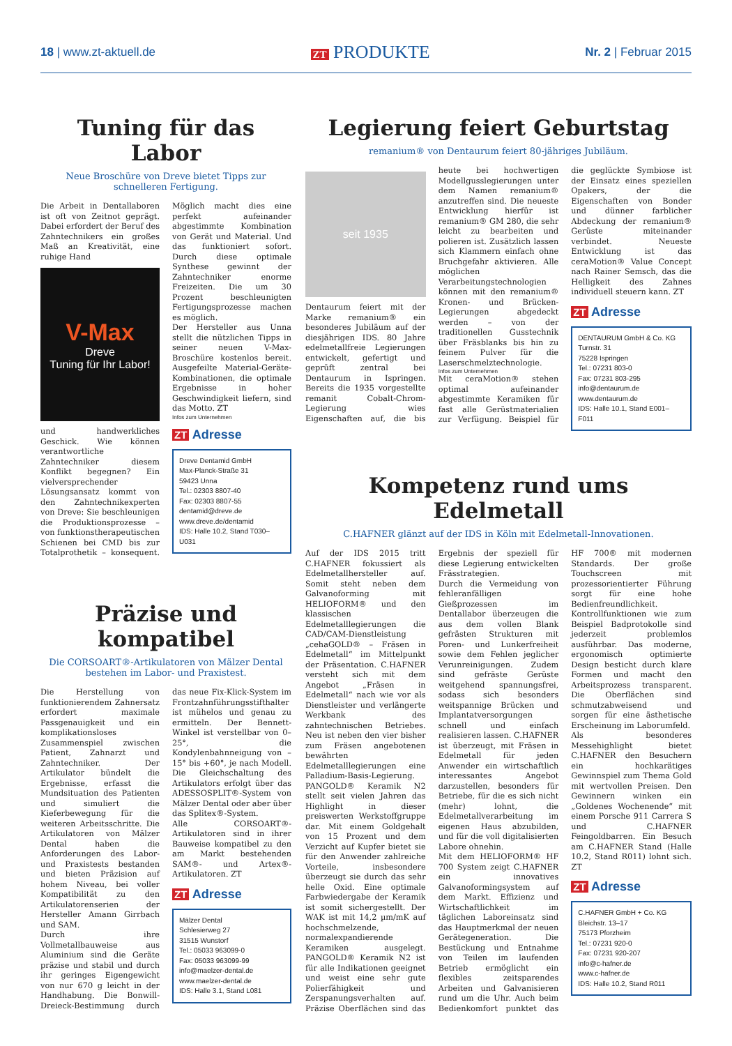18 | www.zt-aktuell.de ZT PRODUKTE
Nr. 2 | Februar 2015
Tuning für das Labor
Neue Broschüre von Dreve bietet Tipps zur schnelleren Fertigung.
Die Arbeit in Dentallaboren ist oft von Zeitnot geprägt. Dabei erfordert der Beruf des Zahntechnikers ein großes Maß an Kreativität, eine ruhige Hand
V-Max
Dreve
Tuning für Ihr Labor!
und handwerkliches Geschick. Wie können verantwortliche Zahntechniker diesem Konflikt begegnen? Ein vielversprechender Lösungsansatz kommt von den Zahntechnikexperten von Dreve: Sie beschleunigen die Produktionsprozesse – von funktionstherapeutischen Schienen bei CMD bis zur Totalprothetik – konsequent. Möglich macht dies eine perfekt aufeinander abgestimmte Kombination von Gerät und Material. Und das funktioniert sofort. Durch diese optimale Synthese gewinnt der Zahntechniker enorme Freizeiten. Die um 30 Prozent beschleunigten Fertigungsprozesse machen es möglich.
Der Hersteller aus Unna stellt die nützlichen Tipps in seiner neuen V-Max-Broschüre kostenlos bereit. Ausgefeilte Material-Geräte-Kombinationen, die optimale Ergebnisse in hoher Geschwindigkeit liefern, sind das Motto. ZT
Infos zum Unternehmen
ZT Adresse
Dreve Dentamid GmbH
Max-Planck-Straße 31
59423 Unna
Tel.: 02303 8807-40
Fax: 02303 8807-55
dentamid@dreve.de
www.dreve.de/dentamid
IDS: Halle 10.2, Stand T030–U031
Präzise und kompatibel
Die CORSOART®-Artikulatoren von Mälzer Dental bestehen im Labor- und Praxistest.
Die Herstellung von funktionierendem Zahnersatz erfordert maximale Passgenauigkeit und ein komplikationsloses Zusammenspiel zwischen Patient, Zahnarzt und Zahntechniker. Der Artikulator bündelt die Ergebnisse, erfasst die Mundsituation des Patienten und simuliert die Kieferbewegung für die weiteren Arbeitsschritte. Die Artikulatoren von Mälzer Dental haben die Anforderungen des Labor- und Praxistests bestanden und bieten Präzision auf hohem Niveau, bei voller Kompatibilität zu den Artikulatorenserien der Hersteller Amann Girrbach und SAM.
Durch ihre Vollmetallbauweise aus Aluminium sind die Geräte präzise und stabil und durch ihr geringes Eigengewicht von nur 670 g leicht in der Handhabung. Die Bonwill-Dreieck-Bestimmung durch das neue Fix-Klick-System im Frontzahnführungsstifthalter ist mühelos und genau zu ermitteln. Der Bennett-Winkel ist verstellbar von 0–25°, die Kondylenbahnneigung von –15° bis +60°, je nach Modell. Die Gleichschaltung des Artikulators erfolgt über das ADESSOSPLIT®-System von Mälzer Dental oder aber über das Splitex®-System.
Alle CORSOART®-Artikulatoren sind in ihrer Bauweise kompatibel zu den am Markt bestehenden SAM®- und Artex®-Artikulatoren. ZT
ZT Adresse
Mälzer Dental
Schlesierweg 27
31515 Wunstorf
Tel.: 05033 963099-0
Fax: 05033 963099-99
info@maelzer-dental.de
www.maelzer-dental.de
IDS: Halle 3.1, Stand L081
Legierung feiert Geburtstag
remanium® von Dentaurum feiert 80-jähriges Jubiläum.
seit 1935
Dentaurum feiert mit der Marke remanium® ein besonderes Jubiläum auf der diesjährigen IDS. 80 Jahre edelmetallfreie Legierungen entwickelt, gefertigt und geprüft zentral bei Dentaurum in Ispringen. Bereits die 1935 vorgestellte remanit Cobalt-Chrom-Legierung wies Eigenschaften auf, die bis heute bei hochwertigen Modellgusslegierungen unter dem Namen remanium® anzutreffen sind. Die neueste Entwicklung hierfür ist remanium® GM 280, die sehr leicht zu bearbeiten und polieren ist. Zusätzlich lassen sich Klammern einfach ohne Bruchgefahr aktivieren. Alle möglichen Verarbeitungstechnologien können mit den remanium® Kronen- und Brücken-Legierungen abgedeckt werden – von der traditionellen Gusstechnik über Fräsblanks bis hin zu feinem Pulver für die Laserschmelztechnologie.
Infos zum Unternehmen
Mit ceraMotion® stehen optimal aufeinander abgestimmte Keramiken für fast alle Gerüstmaterialien zur Verfügung. Beispiel für die geglückte Symbiose ist der Einsatz eines speziellen Opakers, der die Eigenschaften von Bonder und dünner farblicher Abdeckung der remanium® Gerüste miteinander verbindet. Neueste Entwicklung ist das ceraMotion® Value Concept nach Rainer Semsch, das die Helligkeit des Zahnes individuell steuern kann. ZT
ZT Adresse
DENTAURUM GmbH & Co. KG
Turnstr. 31
75228 Ispringen
Tel.: 07231 803-0
Fax: 07231 803-295
info@dentaurum.de
www.dentaurum.de
IDS: Halle 10.1, Stand E001–F011
Kompetenz rund ums Edelmetall
C.HAFNER glänzt auf der IDS in Köln mit Edelmetall-Innovationen.
Auf der IDS 2015 tritt C.HAFNER fokussiert als Edelmetallhersteller auf. Somit steht neben dem Galvanoforming mit HELIOFORM® und den klassischen Edelmetalllegierungen die CAD/CAM-Dienstleistung „cehaGOLD® – Fräsen in Edelmetall“ im Mittelpunkt der Präsentation. C.HAFNER versteht sich mit dem Angebot „Fräsen in Edelmetall“ nach wie vor als Dienstleister und verlängerte Werkbank des zahntechnischen Betriebes. Neu ist neben den vier bisher zum Fräsen angebotenen bewährten Edelmetalllegierungen eine Palladium-Basis-Legierung. PANGOLD® Keramik N2 stellt seit vielen Jahren das Highlight in dieser preiswerten Werkstoffgruppe dar. Mit einem Goldgehalt von 15 Prozent und dem Verzicht auf Kupfer bietet sie für den Anwender zahlreiche Vorteile, insbesondere überzeugt sie durch das sehr helle Oxid. Eine optimale Farbwiedergabe der Keramik ist somit sichergestellt. Der WAK ist mit 14,2 µm/mK auf hochschmelzende, normalexpandierende Keramiken ausgelegt. PANGOLD® Keramik N2 ist für alle Indikationen geeignet und weist eine sehr gute Polierfähigkeit und Zerspanungsverhalten auf. Präzise Oberflächen sind das Ergebnis der speziell für diese Legierung entwickelten Frässtrategien.
Durch die Vermeidung von fehleranfälligen Gießprozessen im Dentallabor überzeugen die aus dem vollen Blank gefrästen Strukturen mit Poren- und Lunkerfreiheit sowie dem Fehlen jeglicher Verunreinigungen. Zudem sind gefräste Gerüste weitgehend spannungsfrei, sodass sich besonders weitspannige Brücken und Implantatversorgungen schnell und einfach realisieren lassen. C.HAFNER ist überzeugt, mit Fräsen in Edelmetall für jeden Anwender ein wirtschaftlich interessantes Angebot darzustellen, besonders für Betriebe, für die es sich nicht (mehr) lohnt, die Edelmetallverarbeitung im eigenen Haus abzubilden, und für die voll digitalisierten Labore ohnehin.
Mit dem HELIOFORM® HF 700 System zeigt C.HAFNER ein innovatives Galvanoformingsystem auf dem Markt. Effizienz und Wirtschaftlichkeit im täglichen Laboreinsatz sind das Hauptmerkmal der neuen Gerätegeneration. Die Bestückung und Entnahme von Teilen im laufenden Betrieb ermöglicht ein flexibles zeitsparendes Arbeiten und Galvanisieren rund um die Uhr. Auch beim Bedienkomfort punktet das HF 700® mit modernen Standards. Der große Touchscreen mit prozessorientierter Führung sorgt für eine hohe Bedienfreundlichkeit.
Kontrollfunktionen wie zum Beispiel Badprotokolle sind jederzeit problemlos ausführbar. Das moderne, ergonomisch optimierte Design besticht durch klare Formen und macht den Arbeitsprozess transparent. Die Oberflächen sind schmutzabweisend und sorgen für eine ästhetische Erscheinung im Laborumfeld.
Als besonderes Messehighlight bietet C.HAFNER den Besuchern ein hochkarätiges Gewinnspiel zum Thema Gold mit wertvollen Preisen. Den Gewinnern winken ein „Goldenes Wochenende“ mit einem Porsche 911 Carrera S und C.HAFNER Feingoldbarren. Ein Besuch am C.HAFNER Stand (Halle 10.2, Stand R011) lohnt sich. ZT
ZT Adresse
C.HAFNER GmbH + Co. KG
Bleichstr. 13–17
75173 Pforzheim
Tel.: 07231 920-0
Fax: 07231 920-207
info@c-hafner.de
www.c-hafner.de
IDS: Halle 10.2, Stand R011